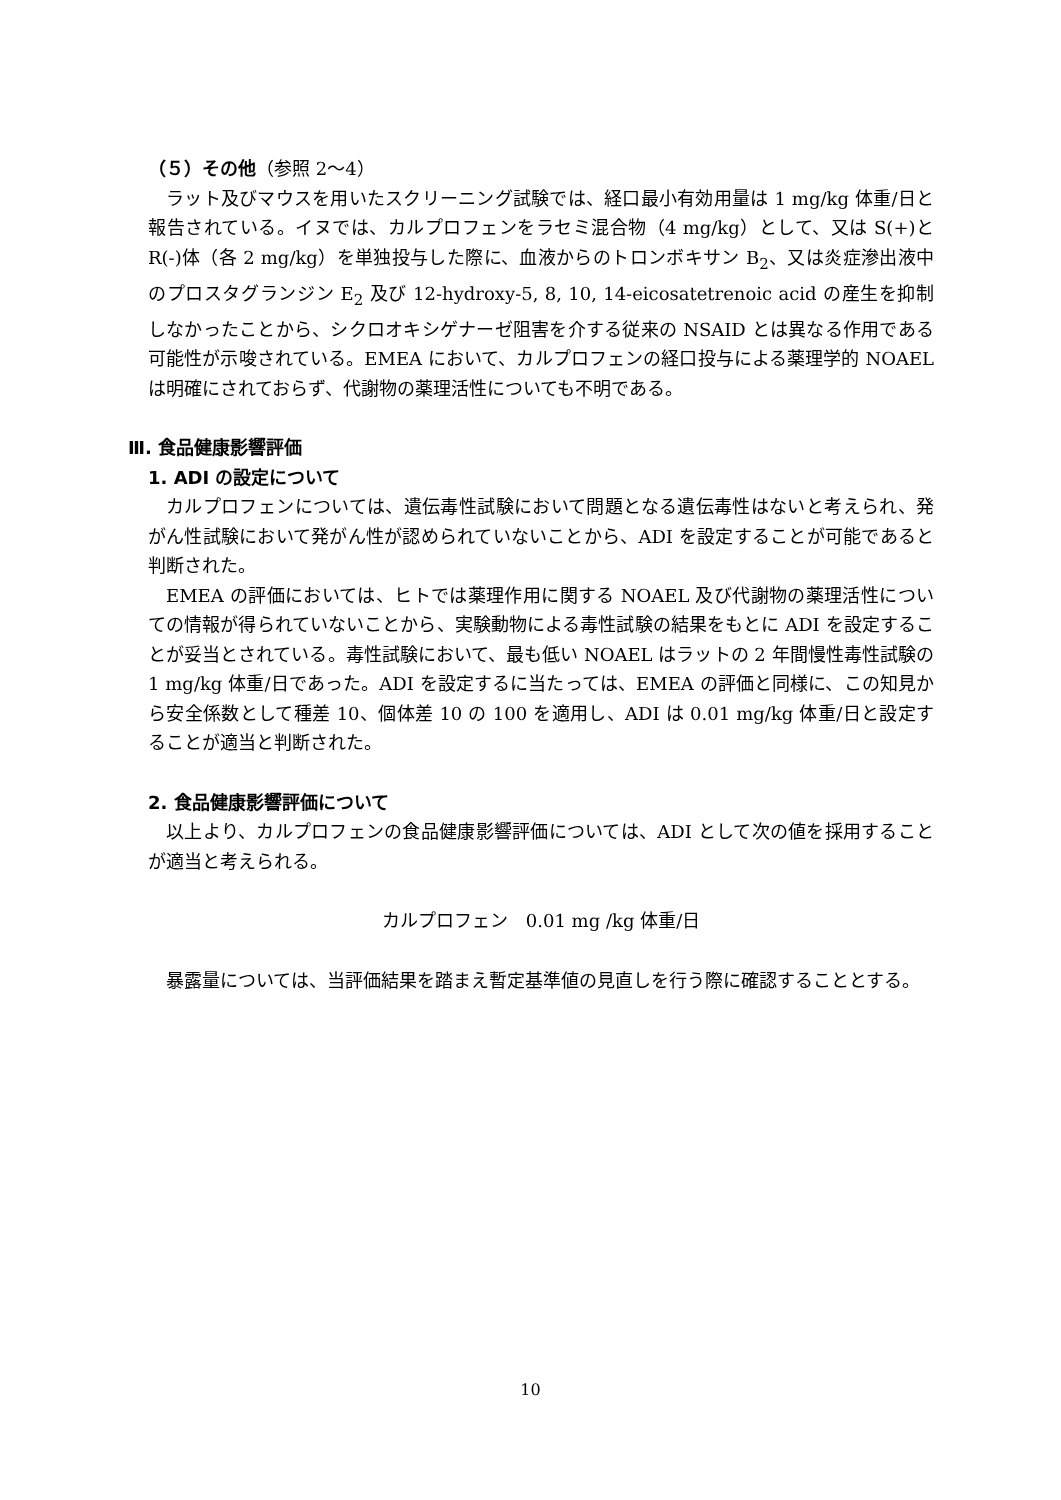（５）その他（参照 2～4）
ラット及びマウスを用いたスクリーニング試験では、経口最小有効用量は 1 mg/kg 体重/日と報告されている。イヌでは、カルプロフェンをラセミ混合物（4 mg/kg）として、又は S(+)と R(-)体（各 2 mg/kg）を単独投与した際に、血液からのトロンボキサン B<sub>2</sub>、又は炎症滲出液中のプロスタグランジン E<sub>2</sub> 及び 12-hydroxy-5, 8, 10, 14-eicosatetrenoic acid の産生を抑制しなかったことから、シクロオキシゲナーゼ阻害を介する従来の NSAID とは異なる作用である可能性が示唆されている。EMEA において、カルプロフェンの経口投与による薬理学的 NOAEL は明確にされておらず、代謝物の薬理活性についても不明である。
Ⅲ. 食品健康影響評価
1. ADI の設定について
カルプロフェンについては、遺伝毒性試験において問題となる遺伝毒性はないと考えられ、発がん性試験において発がん性が認められていないことから、ADI を設定することが可能であると判断された。
EMEA の評価においては、ヒトでは薬理作用に関する NOAEL 及び代謝物の薬理活性についての情報が得られていないことから、実験動物による毒性試験の結果をもとに ADI を設定することが妥当とされている。毒性試験において、最も低い NOAEL はラットの 2 年間慢性毒性試験の 1 mg/kg 体重/日であった。ADI を設定するに当たっては、EMEA の評価と同様に、この知見から安全係数として種差 10、個体差 10 の 100 を適用し、ADI は 0.01 mg/kg 体重/日と設定することが適当と判断された。
2. 食品健康影響評価について
以上より、カルプロフェンの食品健康影響評価については、ADI として次の値を採用することが適当と考えられる。
カルプロフェン　0.01 mg /kg 体重/日
暴露量については、当評価結果を踏まえ暫定基準値の見直しを行う際に確認することとする。
10